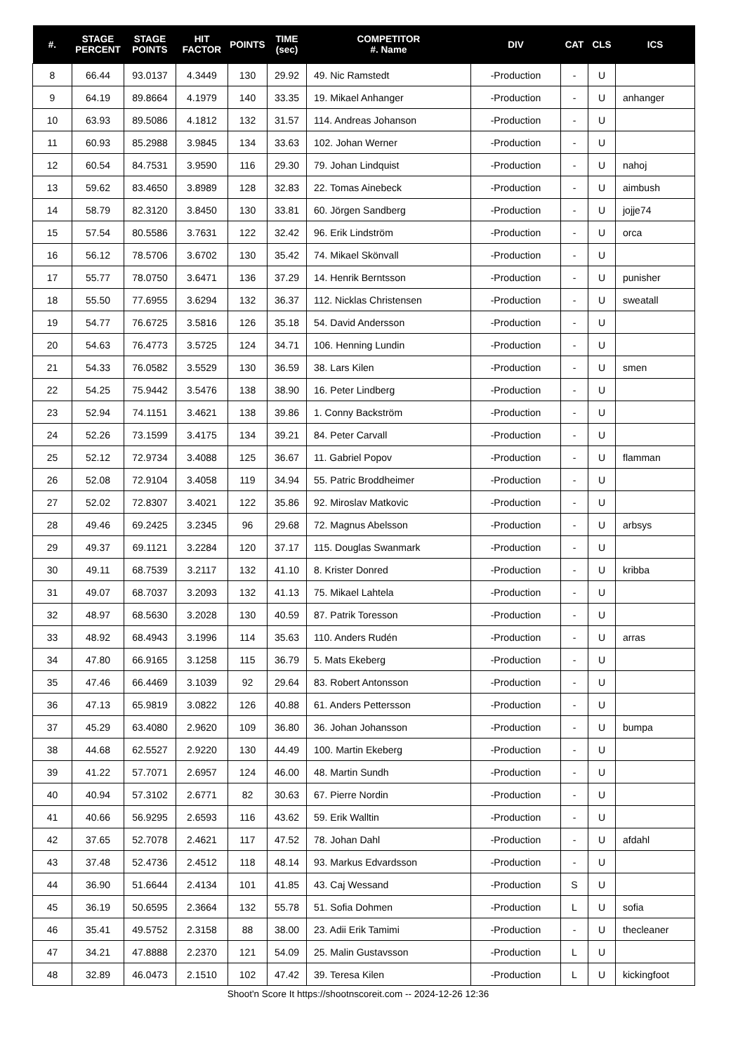| #. | STAGE PERCENT | STAGE POINTS | HIT FACTOR | POINTS | TIME (sec) | COMPETITOR #. Name | DIV | CAT | CLS | ICS |
| --- | --- | --- | --- | --- | --- | --- | --- | --- | --- | --- |
| 8 | 66.44 | 93.0137 | 4.3449 | 130 | 29.92 | 49. Nic Ramstedt | -Production | - | U | |
| 9 | 64.19 | 89.8664 | 4.1979 | 140 | 33.35 | 19. Mikael Anhanger | -Production | - | U | anhanger |
| 10 | 63.93 | 89.5086 | 4.1812 | 132 | 31.57 | 114. Andreas Johanson | -Production | - | U | |
| 11 | 60.93 | 85.2988 | 3.9845 | 134 | 33.63 | 102. Johan Werner | -Production | - | U | |
| 12 | 60.54 | 84.7531 | 3.9590 | 116 | 29.30 | 79. Johan Lindquist | -Production | - | U | nahoj |
| 13 | 59.62 | 83.4650 | 3.8989 | 128 | 32.83 | 22. Tomas Ainebeck | -Production | - | U | aimbush |
| 14 | 58.79 | 82.3120 | 3.8450 | 130 | 33.81 | 60. Jörgen Sandberg | -Production | - | U | jojje74 |
| 15 | 57.54 | 80.5586 | 3.7631 | 122 | 32.42 | 96. Erik Lindström | -Production | - | U | orca |
| 16 | 56.12 | 78.5706 | 3.6702 | 130 | 35.42 | 74. Mikael Skönvall | -Production | - | U | |
| 17 | 55.77 | 78.0750 | 3.6471 | 136 | 37.29 | 14. Henrik Berntsson | -Production | - | U | punisher |
| 18 | 55.50 | 77.6955 | 3.6294 | 132 | 36.37 | 112. Nicklas Christensen | -Production | - | U | sweatall |
| 19 | 54.77 | 76.6725 | 3.5816 | 126 | 35.18 | 54. David Andersson | -Production | - | U | |
| 20 | 54.63 | 76.4773 | 3.5725 | 124 | 34.71 | 106. Henning Lundin | -Production | - | U | |
| 21 | 54.33 | 76.0582 | 3.5529 | 130 | 36.59 | 38. Lars Kilen | -Production | - | U | smen |
| 22 | 54.25 | 75.9442 | 3.5476 | 138 | 38.90 | 16. Peter Lindberg | -Production | - | U | |
| 23 | 52.94 | 74.1151 | 3.4621 | 138 | 39.86 | 1. Conny Backström | -Production | - | U | |
| 24 | 52.26 | 73.1599 | 3.4175 | 134 | 39.21 | 84. Peter Carvall | -Production | - | U | |
| 25 | 52.12 | 72.9734 | 3.4088 | 125 | 36.67 | 11. Gabriel Popov | -Production | - | U | flamman |
| 26 | 52.08 | 72.9104 | 3.4058 | 119 | 34.94 | 55. Patric Broddheimer | -Production | - | U | |
| 27 | 52.02 | 72.8307 | 3.4021 | 122 | 35.86 | 92. Miroslav Matkovic | -Production | - | U | |
| 28 | 49.46 | 69.2425 | 3.2345 | 96 | 29.68 | 72. Magnus Abelsson | -Production | - | U | arbsys |
| 29 | 49.37 | 69.1121 | 3.2284 | 120 | 37.17 | 115. Douglas Swanmark | -Production | - | U | |
| 30 | 49.11 | 68.7539 | 3.2117 | 132 | 41.10 | 8. Krister Donred | -Production | - | U | kribba |
| 31 | 49.07 | 68.7037 | 3.2093 | 132 | 41.13 | 75. Mikael Lahtela | -Production | - | U | |
| 32 | 48.97 | 68.5630 | 3.2028 | 130 | 40.59 | 87. Patrik Toresson | -Production | - | U | |
| 33 | 48.92 | 68.4943 | 3.1996 | 114 | 35.63 | 110. Anders Rudén | -Production | - | U | arras |
| 34 | 47.80 | 66.9165 | 3.1258 | 115 | 36.79 | 5. Mats Ekeberg | -Production | - | U | |
| 35 | 47.46 | 66.4469 | 3.1039 | 92 | 29.64 | 83. Robert Antonsson | -Production | - | U | |
| 36 | 47.13 | 65.9819 | 3.0822 | 126 | 40.88 | 61. Anders Pettersson | -Production | - | U | |
| 37 | 45.29 | 63.4080 | 2.9620 | 109 | 36.80 | 36. Johan Johansson | -Production | - | U | bumpa |
| 38 | 44.68 | 62.5527 | 2.9220 | 130 | 44.49 | 100. Martin Ekeberg | -Production | - | U | |
| 39 | 41.22 | 57.7071 | 2.6957 | 124 | 46.00 | 48. Martin Sundh | -Production | - | U | |
| 40 | 40.94 | 57.3102 | 2.6771 | 82 | 30.63 | 67. Pierre Nordin | -Production | - | U | |
| 41 | 40.66 | 56.9295 | 2.6593 | 116 | 43.62 | 59. Erik Walltin | -Production | - | U | |
| 42 | 37.65 | 52.7078 | 2.4621 | 117 | 47.52 | 78. Johan Dahl | -Production | - | U | afdahl |
| 43 | 37.48 | 52.4736 | 2.4512 | 118 | 48.14 | 93. Markus Edvardsson | -Production | - | U | |
| 44 | 36.90 | 51.6644 | 2.4134 | 101 | 41.85 | 43. Caj Wessand | -Production | S | U | |
| 45 | 36.19 | 50.6595 | 2.3664 | 132 | 55.78 | 51. Sofia Dohmen | -Production | L | U | sofia |
| 46 | 35.41 | 49.5752 | 2.3158 | 88 | 38.00 | 23. Adii Erik Tamimi | -Production | - | U | thecleaner |
| 47 | 34.21 | 47.8888 | 2.2370 | 121 | 54.09 | 25. Malin Gustavsson | -Production | L | U | |
| 48 | 32.89 | 46.0473 | 2.1510 | 102 | 47.42 | 39. Teresa Kilen | -Production | L | U | kickingfoot |
Shoot'n Score It https://shootnscoreit.com -- 2024-12-26 12:36